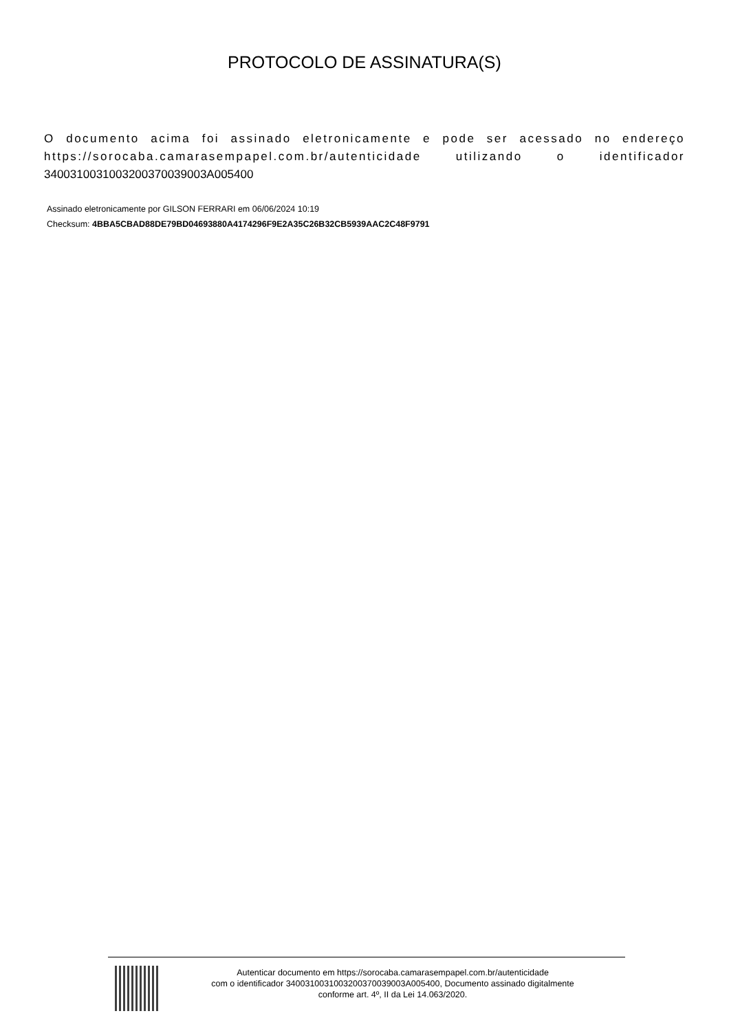PROTOCOLO DE ASSINATURA(S)
O documento acima foi assinado eletronicamente e pode ser acessado no endereço https://sorocaba.camarasempapel.com.br/autenticidade utilizando o identificador 340031003100320037003900​3A005400
Assinado eletronicamente por GILSON FERRARI em 06/06/2024 10:19
Checksum: 4BBA5CBAD88DE79BD04693880A4174296F9E2A35C26B32CB5939AAC2C48F9791
Autenticar documento em https://sorocaba.camarasempapel.com.br/autenticidade
com o identificador 3400310031003200370039003A005400, Documento assinado digitalmente
conforme art. 4º, II da Lei 14.063/2020.